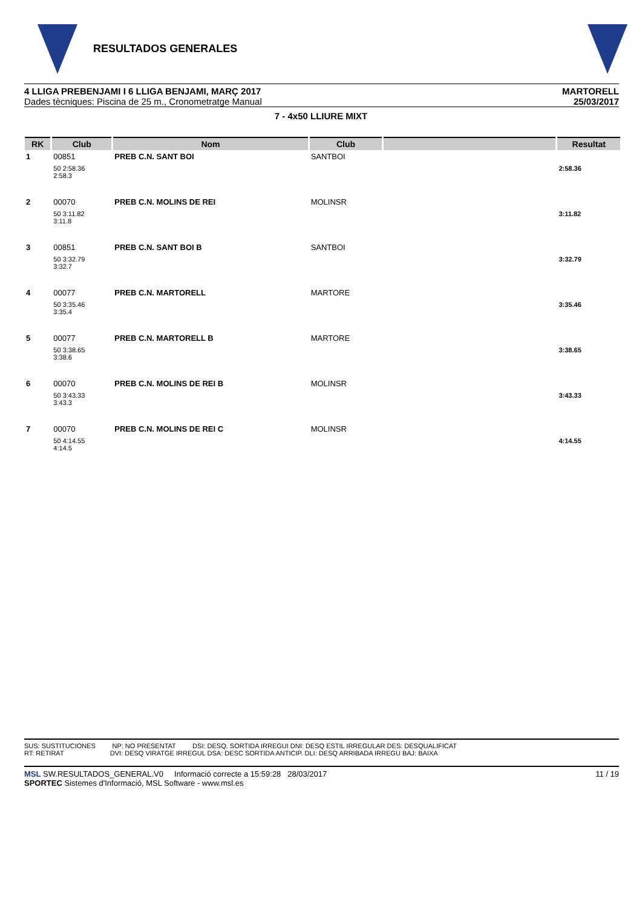RESULTADOS GENERALES
4 LLIGA PREBENJAMI I 6 LLIGA BENJAMI, MARÇ 2017
Dades tècniques: Piscina de 25 m., Cronometratge Manual
MARTORELL
25/03/2017
7 - 4x50 LLIURE MIXT
| RK | Club | Nom | Club | | Resultat |
| --- | --- | --- | --- | --- | --- |
| 1 | 00851 | PREB C.N. SANT BOI | SANTBOI | | |
| | 50 2:58.36 2:58.3 | | | | 2:58.36 |
| 2 | 00070 | PREB C.N. MOLINS DE REI | MOLINSR | | |
| | 50 3:11.82 3:11.8 | | | | 3:11.82 |
| 3 | 00851 | PREB C.N. SANT BOI B | SANTBOI | | |
| | 50 3:32.79 3:32.7 | | | | 3:32.79 |
| 4 | 00077 | PREB C.N. MARTORELL | MARTORE | | |
| | 50 3:35.46 3:35.4 | | | | 3:35.46 |
| 5 | 00077 | PREB C.N. MARTORELL B | MARTORE | | |
| | 50 3:38.65 3:38.6 | | | | 3:38.65 |
| 6 | 00070 | PREB C.N. MOLINS DE REI B | MOLINSR | | |
| | 50 3:43.33 3:43.3 | | | | 3:43.33 |
| 7 | 00070 | PREB C.N. MOLINS DE REI C | MOLINSR | | |
| | 50 4:14.55 4:14.5 | | | | 4:14.55 |
SUS: SUSTITUCIONES NP: NO PRESENTAT DSI: DESQ. SORTIDA IRREGUI DNI: DESQ ESTIL IRREGULAR DES: DESQUALIFICAT
RT: RETIRAT DVI: DESQ VIRATGE IRREGUL DSA: DESC SORTIDA ANTICIP. DLI: DESQ ARRIBADA IRREGU BAJ: BAIXA
MSL SW.RESULTADOS_GENERAL.V0 Informació correcte a 15:59:28 28/03/2017
SPORTEC Sistemes d'Informació, MSL Software - www.msl.es
11 / 19